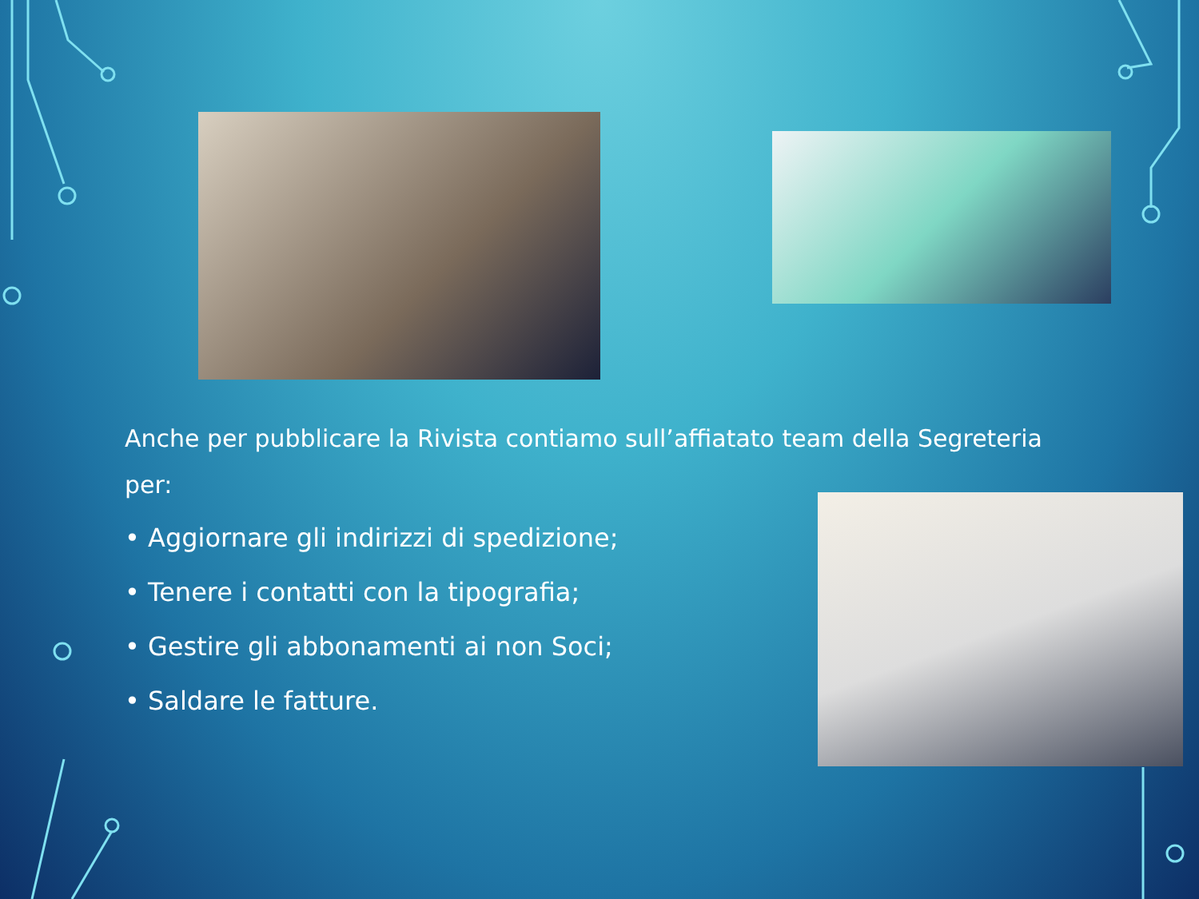Anche per pubblicare la Rivista contiamo sull’affiatato team della Segreteria per:
• Aggiornare gli indirizzi di spedizione;
• Tenere i contatti con la tipografia;
• Gestire gli abbonamenti ai non Soci;
• Saldare le fatture.